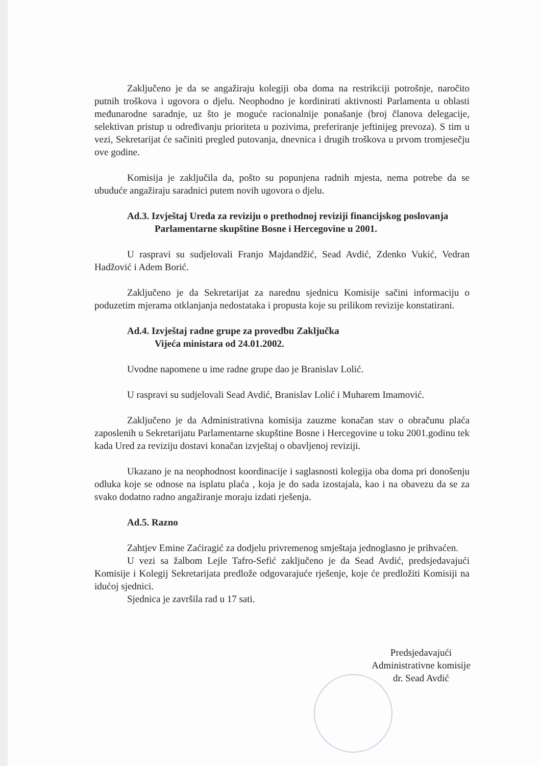Zaključeno je da se angažiraju kolegiji oba doma na restrikciji potrošnje, naročito putnih troškova i ugovora o djelu. Neophodno je kordinirati aktivnosti Parlamenta u oblasti međunarodne saradnje, uz što je moguće racionalnije ponašanje (broj članova delegacije, selektivan pristup u određivanju prioriteta u pozivima, preferiranje jeftinijeg prevoza). S tim u vezi, Sekretarijat će sačiniti pregled putovanja, dnevnica i drugih troškova u prvom tromjesečju ove godine.
Komisija je zaključila da, pošto su popunjena radnih mjesta, nema potrebe da se ubuduće angažiraju saradnici putem novih ugovora o djelu.
Ad.3. Izvještaj Ureda za reviziju o prethodnoj reviziji financijskog poslovanja
Parlamentarne skupštine Bosne i Hercegovine u 2001.
U raspravi su sudjelovali Franjo Majdandžić, Sead Avdić, Zdenko Vukić, Vedran Hadžović i Adem Borić.
Zaključeno je da Sekretarijat za narednu sjednicu Komisije sačini informaciju o poduzetim mjerama otklanjanja nedostataka i propusta koje su prilikom revizije konstatirani.
Ad.4. Izvještaj radne grupe za provedbu Zaključka
Vijeća ministara od 24.01.2002.
Uvodne napomene u ime radne grupe dao je Branislav Lolić.
U raspravi su sudjelovali Sead Avdić, Branislav Lolić i Muharem Imamović.
Zaključeno je da Administrativna komisija zauzme konačan stav o obračunu plaća zaposlenih u Sekretarijatu Parlamentarne skupštine Bosne i Hercegovine u toku 2001.godinu tek kada Ured za reviziju dostavi konačan izvještaj o obavljenoj reviziji.
Ukazano je na neophodnost koordinacije i saglasnosti kolegija oba doma pri donošenju odluka koje se odnose na isplatu plaća , koja je do sada izostajala, kao i na obavezu da se za svako dodatno radno angažiranje moraju izdati rješenja.
Ad.5. Razno
Zahtjev Emine Zaćiragić za dodjelu privremenog smještaja jednoglasno je prihvaćen.
U vezi sa žalbom Lejle Tafro-Sefić zaključeno je da Sead Avdić, predsjedavajući Komisije i Kolegij Sekretarijata predlože odgovarajuće rješenje, koje će predložiti Komisiji na idućoj sjednici.
Sjednica je završila rad u 17 sati.
Predsjedavajući
Administrativne komisije
dr. Sead Avdić